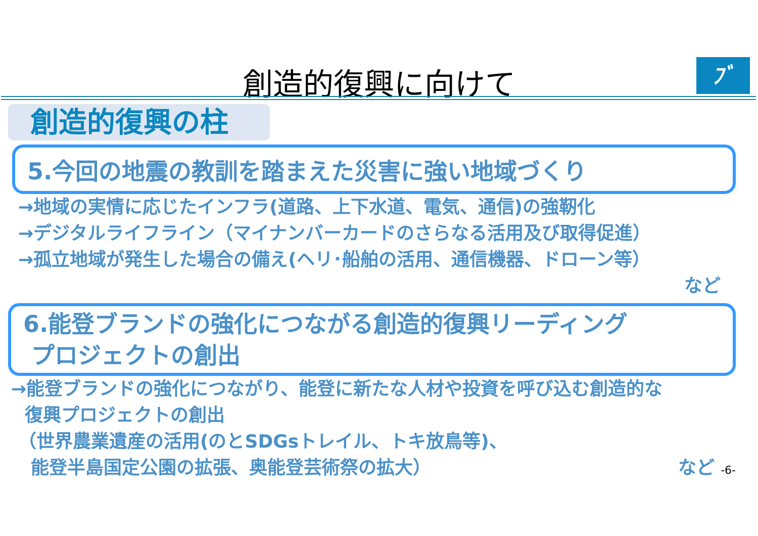創造的復興に向けて ﾌﾞ
創造的復興の柱
5.今回の地震の教訓を踏まえた災害に強い地域づくり
→地域の実情に応じたインフラ(道路、上下水道、電気、通信)の強靭化
→デジタルライフライン（マイナンバーカードのさらなる活用及び取得促進）
→孤立地域が発生した場合の備え(ヘリ･船舶の活用、通信機器、ドローン等）
など
6.能登ブランドの強化につながる創造的復興リーディング
プロジェクトの創出
→能登ブランドの強化につながり、能登に新たな人材や投資を呼び込む創造的な
復興プロジェクトの創出
（世界農業遺産の活用(のとSDGsトレイル、トキ放鳥等)、
能登半島国定公園の拡張、奥能登芸術祭の拡大） など -6-